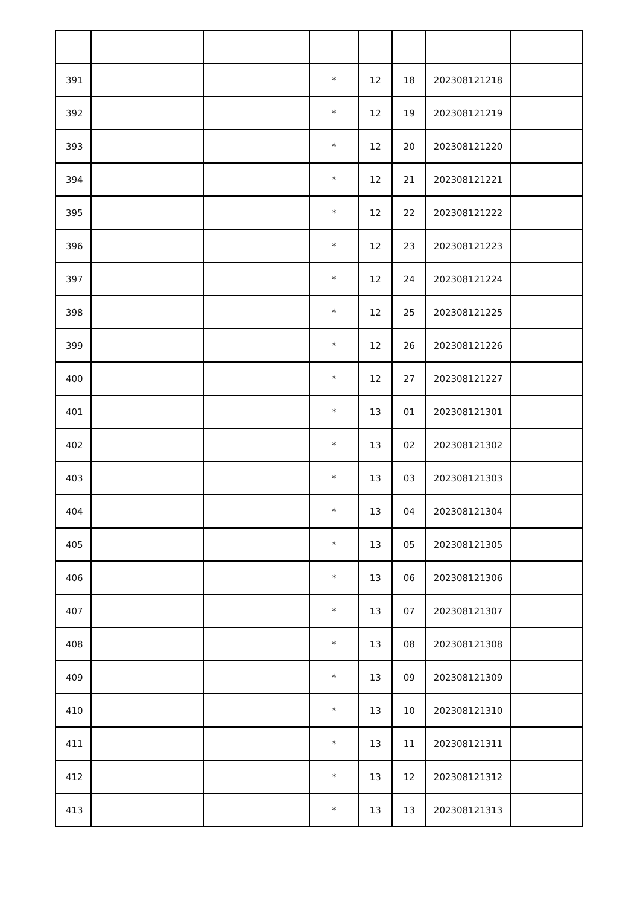| 391 | | | * | 12 | 18 | 202308121218 | |
| 392 | | | * | 12 | 19 | 202308121219 | |
| 393 | | | * | 12 | 20 | 202308121220 | |
| 394 | | | * | 12 | 21 | 202308121221 | |
| 395 | | | * | 12 | 22 | 202308121222 | |
| 396 | | | * | 12 | 23 | 202308121223 | |
| 397 | | | * | 12 | 24 | 202308121224 | |
| 398 | | | * | 12 | 25 | 202308121225 | |
| 399 | | | * | 12 | 26 | 202308121226 | |
| 400 | | | * | 12 | 27 | 202308121227 | |
| 401 | | | * | 13 | 01 | 202308121301 | |
| 402 | | | * | 13 | 02 | 202308121302 | |
| 403 | | | * | 13 | 03 | 202308121303 | |
| 404 | | | * | 13 | 04 | 202308121304 | |
| 405 | | | * | 13 | 05 | 202308121305 | |
| 406 | | | * | 13 | 06 | 202308121306 | |
| 407 | | | * | 13 | 07 | 202308121307 | |
| 408 | | | * | 13 | 08 | 202308121308 | |
| 409 | | | * | 13 | 09 | 202308121309 | |
| 410 | | | * | 13 | 10 | 202308121310 | |
| 411 | | | * | 13 | 11 | 202308121311 | |
| 412 | | | * | 13 | 12 | 202308121312 | |
| 413 | | | * | 13 | 13 | 202308121313 | |